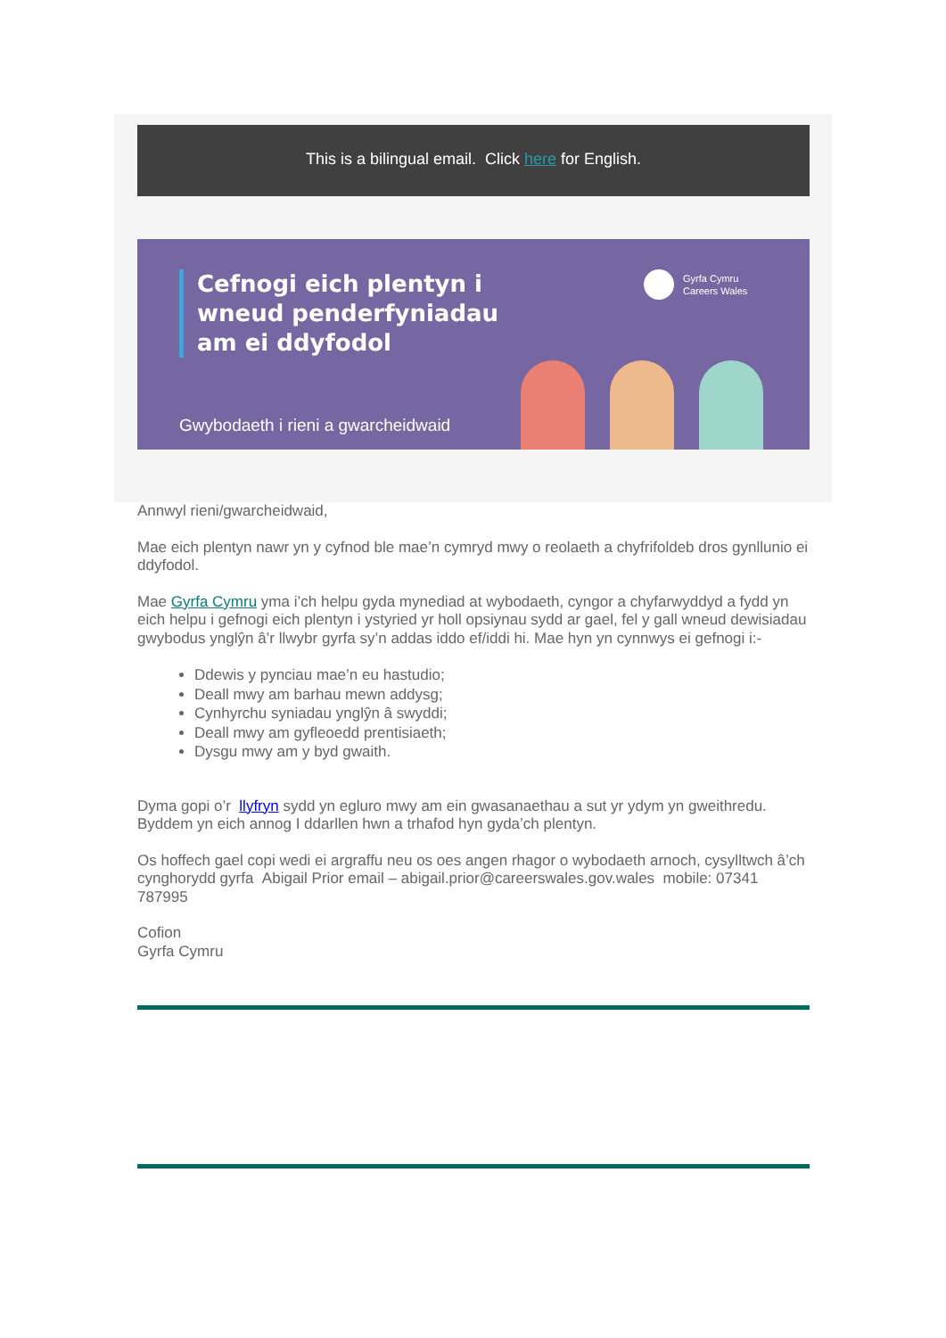This is a bilingual email. Click here for English.
Cefnogi eich plentyn i
wneud penderfyniadau
am ei ddyfodol
Gyrfa Cymru
Careers Wales
Gwybodaeth i rieni a gwarcheidwaid
Annwyl rieni/gwarcheidwaid,
Mae eich plentyn nawr yn y cyfnod ble mae’n cymryd mwy o reolaeth a chyfrifoldeb dros gynllunio ei ddyfodol.
Mae Gyrfa Cymru yma i’ch helpu gyda mynediad at wybodaeth, cyngor a chyfarwyddyd a fydd yn eich helpu i gefnogi eich plentyn i ystyried yr holl opsiynau sydd ar gael, fel y gall wneud dewisiadau gwybodus ynglŷn â’r llwybr gyrfa sy’n addas iddo ef/iddi hi. Mae hyn yn cynnwys ei gefnogi i:-
Ddewis y pynciau mae’n eu hastudio;
Deall mwy am barhau mewn addysg;
Cynhyrchu syniadau ynglŷn â swyddi;
Deall mwy am gyfleoedd prentisiaeth;
Dysgu mwy am y byd gwaith.
Dyma gopi o’r llyfryn sydd yn egluro mwy am ein gwasanaethau a sut yr ydym yn gweithredu. Byddem yn eich annog I ddarllen hwn a trhafod hyn gyda’ch plentyn.
Os hoffech gael copi wedi ei argraffu neu os oes angen rhagor o wybodaeth arnoch, cysylltwch â’ch cynghorydd gyrfa Abigail Prior email – abigail.prior@careerswales.gov.wales mobile: 07341 787995
Cofion
Gyrfa Cymru